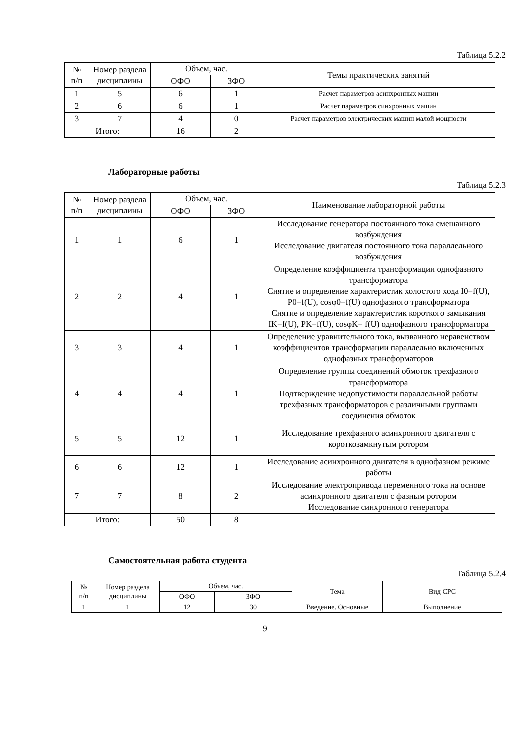Таблица 5.2.2
| № п/п | Номер раздела дисциплины | Объем, час. | | Темы практических занятий |
| --- | --- | --- | --- | --- |
| | | ОФО | ЗФО | |
| 1 | 5 | 6 | 1 | Расчет параметров асинхронных машин |
| 2 | 6 | 6 | 1 | Расчет параметров синхронных машин |
| 3 | 7 | 4 | 0 | Расчет параметров электрических машин малой мощности |
| Итого: | | 16 | 2 | |
Лабораторные работы
Таблица 5.2.3
| № п/п | Номер раздела дисциплины | Объем, час. | | Наименование лабораторной работы |
| --- | --- | --- | --- | --- |
| | | ОФО | ЗФО | |
| 1 | 1 | 6 | 1 | Исследование генератора постоянного тока смешанного возбуждения Исследование двигателя постоянного тока параллельного возбуждения |
| 2 | 2 | 4 | 1 | Определение коэффициента трансформации однофазного трансформатора Снятие и определение характеристик холостого хода I0=f(U), P0=f(U), cosφ0=f(U) однофазного трансформатора Снятие и определение характеристик короткого замыкания IK=f(U), PK=f(U), cosφK= f(U) однофазного трансформатора |
| 3 | 3 | 4 | 1 | Определение уравнительного тока, вызванного неравенством коэффициентов трансформации параллельно включенных однофазных трансформаторов |
| 4 | 4 | 4 | 1 | Определение группы соединений обмоток трехфазного трансформатора Подтверждение недопустимости параллельной работы трехфазных трансформаторов с различными группами соединения обмоток |
| 5 | 5 | 12 | 1 | Исследование трехфазного асинхронного двигателя с короткозамкнутым ротором |
| 6 | 6 | 12 | 1 | Исследование асинхронного двигателя в однофазном режиме работы |
| 7 | 7 | 8 | 2 | Исследование электропривода переменного тока на основе асинхронного двигателя с фазным ротором Исследование синхронного генератора |
| Итого: | | 50 | 8 | |
Самостоятельная работа студента
Таблица 5.2.4
| № п/п | Номер раздела дисциплины | Объем, час. | | Тема | Вид СРС |
| --- | --- | --- | --- | --- | --- |
| | | ОФО | ЗФО | | |
| 1 | 1 | 12 | 30 | Введение. Основные | Выполнение |
9